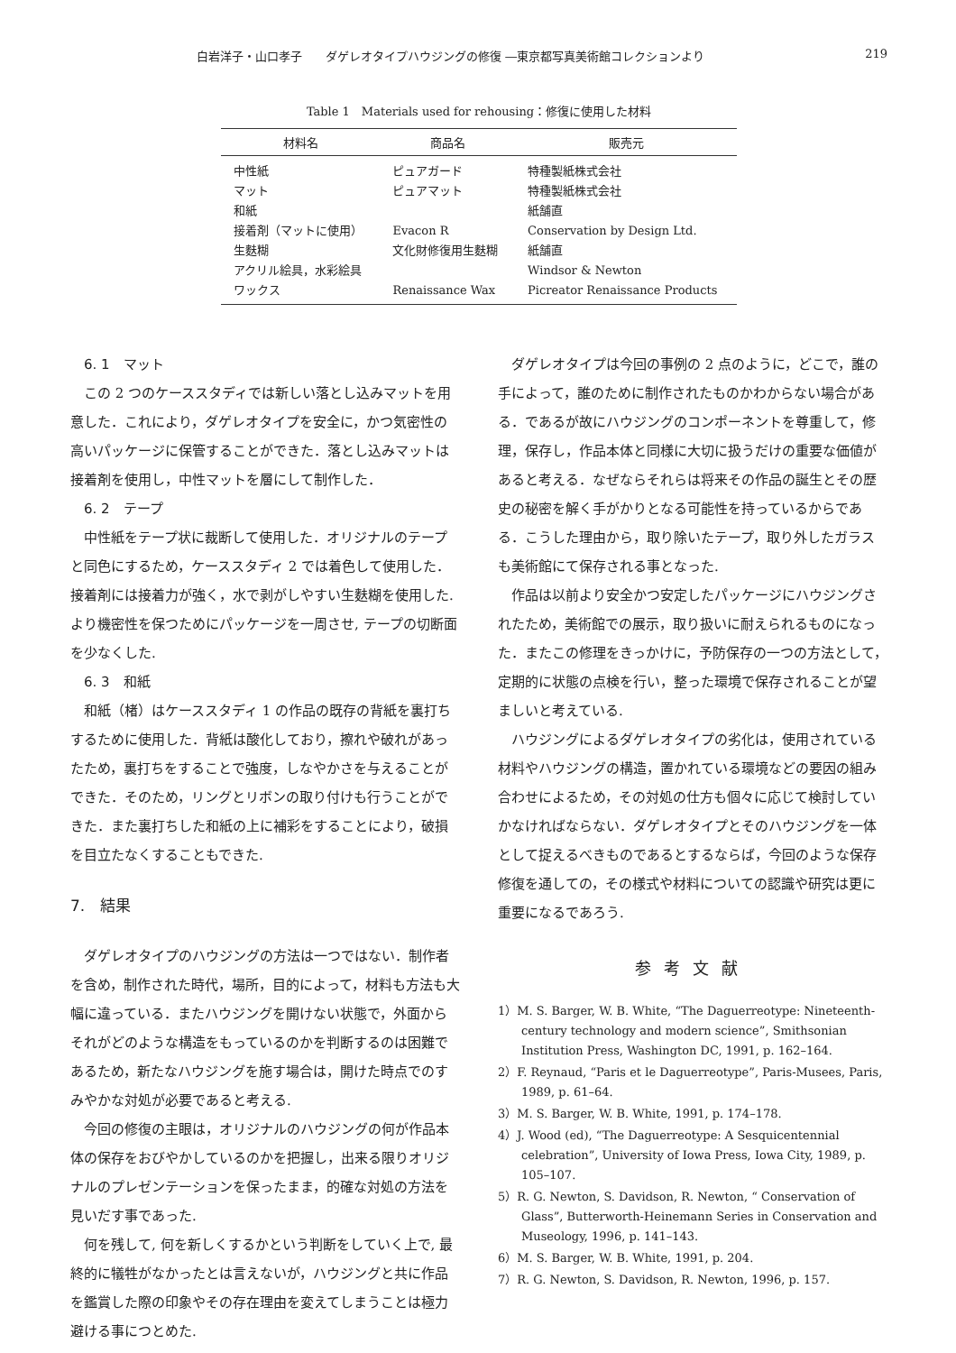白岩洋子・山口孝子　　ダゲレオタイプハウジングの修復 ―東京都写真美術館コレクションより 219
Table 1　Materials used for rehousing：修復に使用した材料
| 材料名 | 商品名 | 販売元 |
| --- | --- | --- |
| 中性紙 | ピュアガード | 特種製紙株式会社 |
| マット | ピュアマット | 特種製紙株式会社 |
| 和紙 | | 紙舗直 |
| 接着剤（マットに使用） | Evacon R | Conservation by Design Ltd. |
| 生麩糊 | 文化財修復用生麩糊 | 紙舗直 |
| アクリル絵具，水彩絵具 | | Windsor & Newton |
| ワックス | Renaissance Wax | Picreator Renaissance Products |
6. 1　マット
この 2 つのケーススタディでは新しい落とし込みマットを用意した．これにより，ダゲレオタイプを安全に，かつ気密性の高いパッケージに保管することができた．落とし込みマットは接着剤を使用し，中性マットを層にして制作した．
6. 2　テープ
中性紙をテープ状に裁断して使用した．オリジナルのテープと同色にするため，ケーススタディ 2 では着色して使用した．接着剤には接着力が強く，水で剥がしやすい生麩糊を使用した. より機密性を保つためにパッケージを一周させ, テープの切断面を少なくした.
6. 3　和紙
和紙（楮）はケーススタディ 1 の作品の既存の背紙を裏打ちするために使用した．背紙は酸化しており，擦れや破れがあったため，裏打ちをすることで強度，しなやかさを与えることができた．そのため，リングとリボンの取り付けも行うことができた．また裏打ちした和紙の上に補彩をすることにより，破損を目立たなくすることもできた.
7.　結果
ダゲレオタイプのハウジングの方法は一つではない．制作者を含め，制作された時代，場所，目的によって，材料も方法も大幅に違っている．またハウジングを開けない状態で，外面からそれがどのような構造をもっているのかを判断するのは困難であるため，新たなハウジングを施す場合は，開けた時点でのすみやかな対処が必要であると考える.
今回の修復の主眼は，オリジナルのハウジングの何が作品本体の保存をおびやかしているのかを把握し，出来る限りオリジナルのプレゼンテーションを保ったまま，的確な対処の方法を見いだす事であった.
何を残して, 何を新しくするかという判断をしていく上で, 最終的に犠牲がなかったとは言えないが，ハウジングと共に作品を鑑賞した際の印象やその存在理由を変えてしまうことは極力避ける事につとめた.
ダゲレオタイプは今回の事例の 2 点のように，どこで，誰の手によって，誰のために制作されたものかわからない場合がある．であるが故にハウジングのコンポーネントを尊重して，修理，保存し，作品本体と同様に大切に扱うだけの重要な価値があると考える．なぜならそれらは将来その作品の誕生とその歴史の秘密を解く手がかりとなる可能性を持っているからである．こうした理由から，取り除いたテープ，取り外したガラスも美術館にて保存される事となった.
作品は以前より安全かつ安定したパッケージにハウジングされたため，美術館での展示，取り扱いに耐えられるものになった．またこの修理をきっかけに，予防保存の一つの方法として，定期的に状態の点検を行い，整った環境で保存されることが望ましいと考えている.
ハウジングによるダゲレオタイプの劣化は，使用されている材料やハウジングの構造，置かれている環境などの要因の組み合わせによるため，その対処の仕方も個々に応じて検討していかなければならない．ダゲレオタイプとそのハウジングを一体として捉えるべきものであるとするならば，今回のような保存修復を通しての，その様式や材料についての認識や研究は更に重要になるであろう.
参考文献
1）M. S. Barger, W. B. White, “The Daguerreotype: Nineteenth-century technology and modern science”, Smithsonian Institution Press, Washington DC, 1991, p. 162–164.
2）F. Reynaud, “Paris et le Daguerreotype”, Paris-Musees, Paris, 1989, p. 61–64.
3）M. S. Barger, W. B. White, 1991, p. 174–178.
4）J. Wood (ed), “The Daguerreotype: A Sesquicentennial celebration”, University of Iowa Press, Iowa City, 1989, p. 105–107.
5）R. G. Newton, S. Davidson, R. Newton, “ Conservation of Glass”, Butterworth-Heinemann Series in Conservation and Museology, 1996, p. 141–143.
6）M. S. Barger, W. B. White, 1991, p. 204.
7）R. G. Newton, S. Davidson, R. Newton, 1996, p. 157.